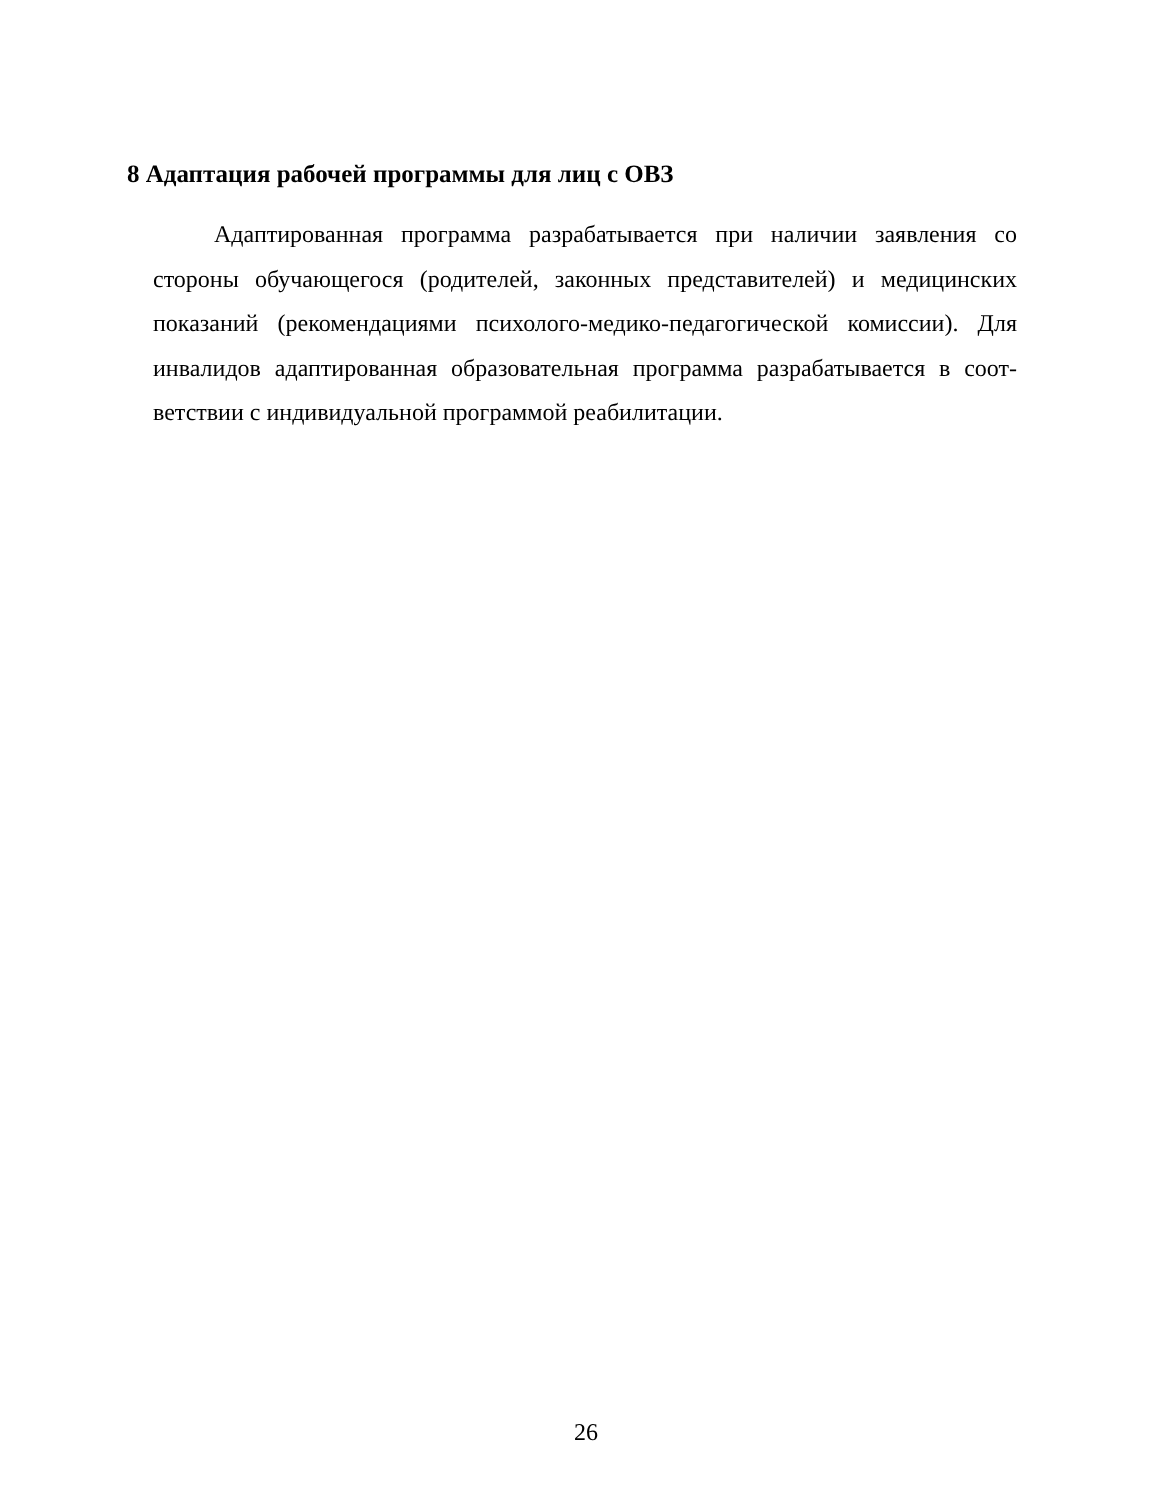8 Адаптация рабочей программы для лиц с ОВЗ
Адаптированная программа разрабатывается при наличии заявления со стороны обучающегося (родителей, законных представителей) и медицинских показаний (рекомендациями психолого-медико-педагогической комиссии). Для инвалидов адаптированная образовательная программа разрабатывается в соот-ветствии с индивидуальной программой реабилитации.
26